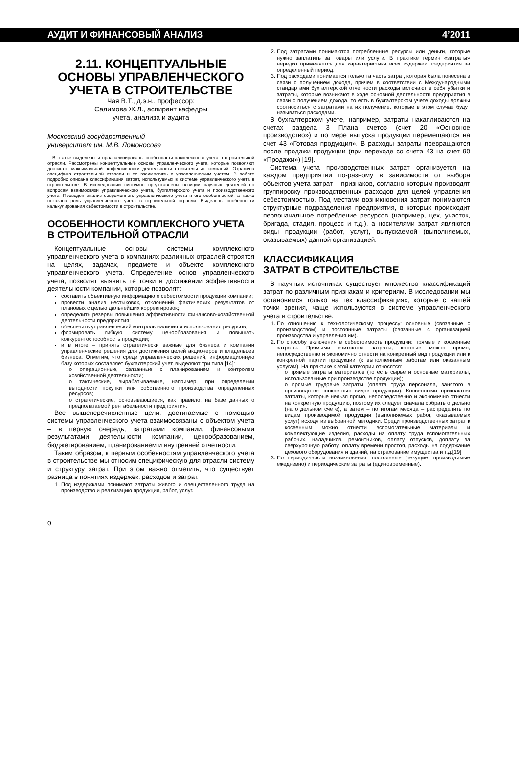АУДИТ И ФИНАНСОВЫЙ АНАЛИЗ 4’2011
2.11. КОНЦЕПТУАЛЬНЫЕ ОСНОВЫ УПРАВЛЕНЧЕСКОГО УЧЕТА В СТРОИТЕЛЬСТВЕ
Чая В.Т., д.э.н., профессор;
Салимова Ж.Л., аспирант кафедры
учета, анализа и аудита
Московский государственный
университет им. М.В. Ломоносова
В статье выделены и проанализированы особенности комплексного учета в строительной отрасли. Рассмотрены концептуальные основы управленческого учета, которые позволяют достигать максимальной эффективности деятельности строительных компаний. Отражена специфика строительной отрасли и ее взаимосвязь с управленческим учетом. В работе подробно описана классификация затрат, используемых в системе управленческого учета в строительстве. В исследовании системно представлены позиции научных деятелей по вопросам взаимосвязи управленческого учета, бухгалтерского учета и производственного учета. Проведен анализ современного управленческого учета и его особенностей, а также показана роль управленческого учета в строительной отрасли. Выделены особенности калькулирования себестоимости в строительстве.
ОСОБЕННОСТИ КОМПЛЕКСНОГО УЧЕТА В СТРОИТЕЛЬНОЙ ОТРАСЛИ
Концептуальные основы системы комплексного управленческого учета в компаниях различных отраслей строятся на целях, задачах, предмете и объекте комплексного управленческого учета. Определение основ управленческого учета, позволят выявить те точки в достижении эффективности деятельности компании, которые позволят:
составить объективную информацию о себестоимости продукции компании;
провести анализ нестыковок, отклонений фактических результатов от плановых с целью дальнейших корректировок;
определить резервы повышения эффективности финансово-хозяйственной деятельности предприятия;
обеспечить управленческий контроль наличия и использования ресурсов;
формировать гибкую систему ценообразования и повышать конкурентоспособность продукции;
и в итоге – принять стратегически важные для бизнеса и компании управленческие решения для достижения целей акционеров и владельцев бизнеса. Отметим, что среди управленческих решений, информационную базу которых составляет бухгалтерский учет, выделяют три типа [14]:
o операционные, связанные с планированием и контролем хозяйственной деятельности;
o тактические, вырабатываемые, например, при определении выгодности покупки или собственного производства определенных ресурсов;
o стратегические, основывающиеся, как правило, на базе данных о предполагаемой рентабельности предприятия.
Все вышеперечисленные цели, достигаемые с помощью системы управленческого учета взаимосвязаны с объектом учета – в первую очередь, затратами компании, финансовыми результатами деятельности компании, ценообразованием, бюджетированием, планированием и внутренней отчетности.
Таким образом, к первым особенностям управленческого учета в строительстве мы относим специфическую для отрасли систему и структуру затрат. При этом важно отметить, что существует разница в понятиях издержек, расходов и затрат.
1. Под издержками понимают затраты живого и овеществленного труда на производство и реализацию продукции, работ, услуг.
2. Под затратами понимаются потребленные ресурсы или деньги, которые нужно заплатить за товары или услуги. В практике термин «затраты» нередко применяется для характеристики всех издержек предприятия за определенный период.
3. Под расходами понимается только та часть затрат, которая была понесена в связи с получением дохода, причем в соответствии с Международными стандартами бухгалтерской отчетности расходы включают в себя убытки и затраты, которые возникают в ходе основной деятельности предприятия в связи с получением дохода, то есть в бухгалтерском учете доходы должны соотноситься с затратами на их получение, которые в этом случае будут называться расходами.
В бухгалтерском учете, например, затраты накапливаются на счетах раздела 3 Плана счетов (счет 20 «Основное производство») и по мере выпуска продукции перемещаются на счет 43 «Готовая продукция». В расходы затраты превращаются после продажи продукции (при переходе со счета 43 на счет 90 «Продажи») [19].
Система учета производственных затрат организуется на каждом предприятии по-разному в зависимости от выбора объектов учета затрат – признаков, согласно которым производят группировку производственных расходов для целей управления себестоимостью. Под местами возникновения затрат понимаются структурные подразделения предприятия, в которых происходит первоначальное потребление ресурсов (например, цех, участок, бригада, стадия, процесс и т.д.), а носителями затрат являются виды продукции (работ, услуг), выпускаемой (выполняемых, оказываемых) данной организацией.
КЛАССИФИКАЦИЯ
ЗАТРАТ В СТРОИТЕЛЬСТВЕ
В научных источниках существует множество классификаций затрат по различным признакам и критериям. В исследовании мы остановимся только на тех классификациях, которые с нашей точки зрения, чаще используются в системе управленческого учета в строительстве.
1. По отношению к технологическому процессу: основные (связанные с производством) и постоянные затраты (связанные с организацией производства и управления им).
2. По способу включения в себестоимость продукции: прямые и косвенные затраты. Прямыми считаются затраты, которые можно прямо, непосредственно и экономично отнести на конкретный вид продукции или к конкретной партии продукции (к выполненным работам или оказанным услугам). На практике к этой категории относятся:
o прямые затраты материалов (то есть сырье и основные материалы, использованные при производстве продукции);
o прямые трудовые затраты (оплата труда персонала, занятого в производстве конкретных видов продукции). Косвенными признаются затраты, которые нельзя прямо, непосредственно и экономично отнести на конкретную продукцию, поэтому их следует сначала собрать отдельно (на отдельном счете), а затем – по итогам месяца – распределить по видам производимой продукции (выполняемых работ, оказываемых услуг) исходя из выбранной методики. Среди производственных затрат к косвенным можно отнести вспомогательные материалы и комплектующие изделия, расходы на оплату труда вспомогательных рабочих, наладчиков, ремонтников, оплату отпусков, доплату за сверхурочную работу, оплату времени простоя, расходы на содержание цехового оборудования и зданий, на страхование имущества и т.д.[19]
3. По периодичности возникновения: постоянные (текущие, производимые ежедневно) и периодические затраты (единовременные).
0